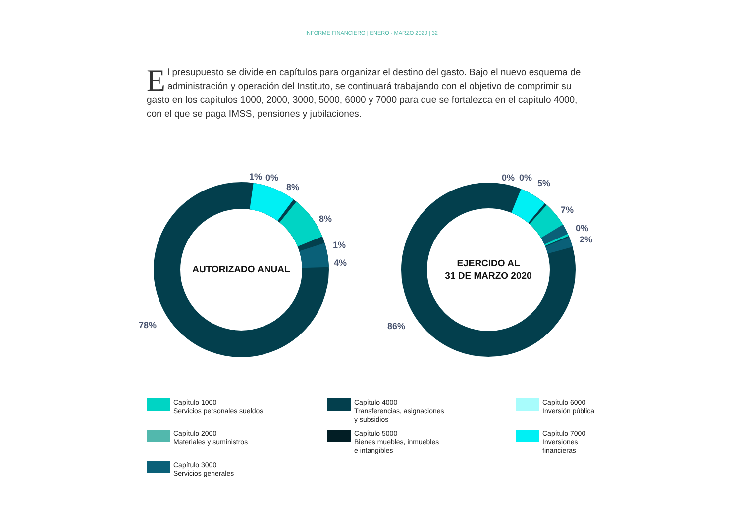INFORME FINANCIERO | ENERO - MARZO 2020 | 32
El presupuesto se divide en capítulos para organizar el destino del gasto. Bajo el nuevo esquema de administración y operación del Instituto, se continuará trabajando con el objetivo de comprimir su gasto en los capítulos 1000, 2000, 3000, 5000, 6000 y 7000 para que se fortalezca en el capítulo 4000, con el que se paga IMSS, pensiones y jubilaciones.
AUTORIZADO ANUAL
1%
0%
8%
8%
1%
4%
78%
EJERCIDO AL
31 DE MARZO 2020
0%
0%
5%
7%
0%
2%
86%
Capítulo 1000
Servicios personales sueldos
Capítulo 4000
Transferencias, asignaciones
y subsidios
Capítulo 6000
Inversión pública
Capítulo 2000
Materiales y suministros
Capítulo 5000
Bienes muebles, inmuebles
e intangibles
Capítulo 7000
Inversiones
financieras
Capítulo 3000
Servicios generales